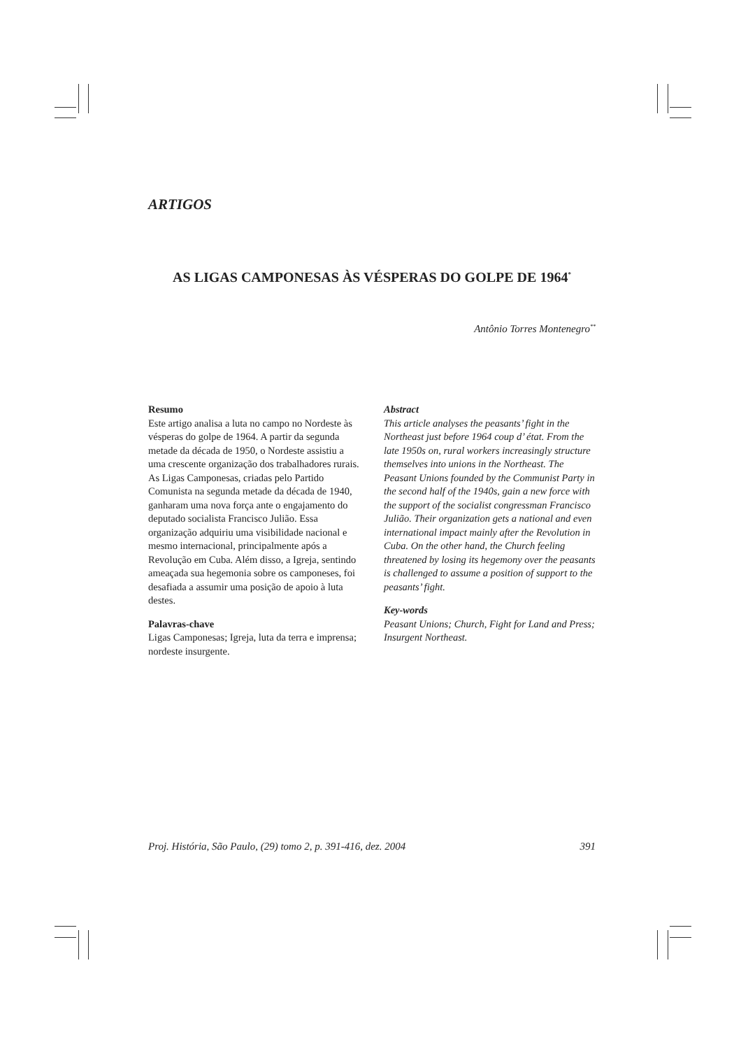ARTIGOS
AS LIGAS CAMPONESAS ÀS VÉSPERAS DO GOLPE DE 1964<sup>*</sup>
Antônio Torres Montenegro<sup>**</sup>
Resumo
Este artigo analisa a luta no campo no Nordeste às vésperas do golpe de 1964. A partir da segunda metade da década de 1950, o Nordeste assistiu a uma crescente organização dos trabalhadores rurais. As Ligas Camponesas, criadas pelo Partido Comunista na segunda metade da década de 1940, ganharam uma nova força ante o engajamento do deputado socialista Francisco Julião. Essa organização adquiriu uma visibilidade nacional e mesmo internacional, principalmente após a Revolução em Cuba. Além disso, a Igreja, sentindo ameaçada sua hegemonia sobre os camponeses, foi desafiada a assumir uma posição de apoio à luta destes.
Palavras-chave
Ligas Camponesas; Igreja, luta da terra e imprensa; nordeste insurgente.
Abstract
This article analyses the peasants’ fight in the Northeast just before 1964 coup d’ état. From the late 1950s on, rural workers increasingly structure themselves into unions in the Northeast. The Peasant Unions founded by the Communist Party in the second half of the 1940s, gain a new force with the support of the socialist congressman Francisco Julião. Their organization gets a national and even international impact mainly after the Revolution in Cuba. On the other hand, the Church feeling threatened by losing its hegemony over the peasants is challenged to assume a position of support to the peasants’ fight.
Key-words
Peasant Unions; Church, Fight for Land and Press; Insurgent Northeast.
Proj. História, São Paulo, (29) tomo 2, p. 391-416, dez. 2004 391